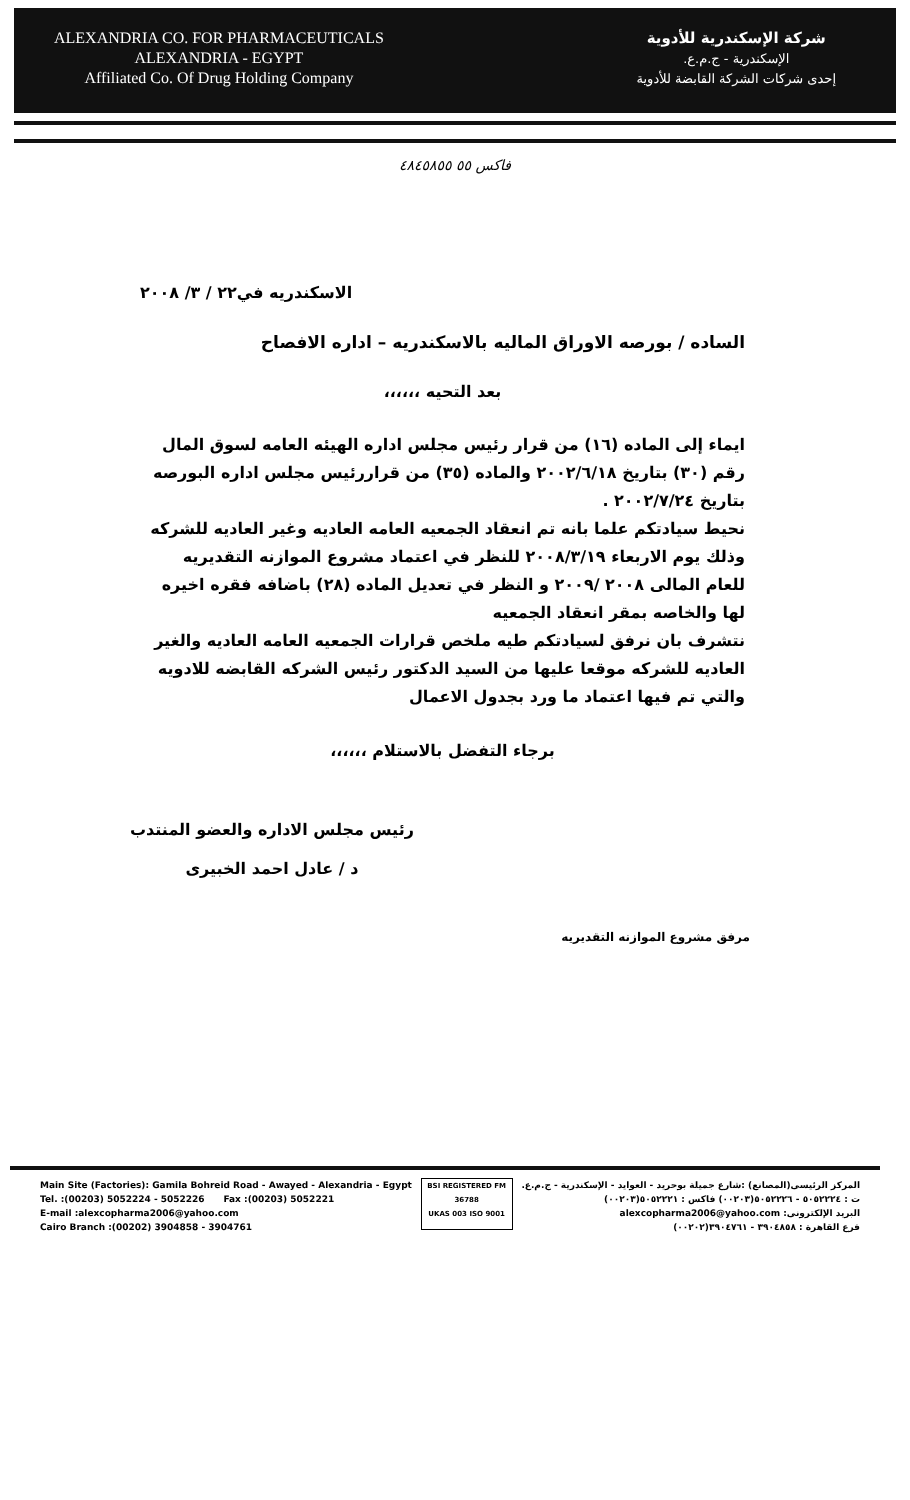ALEXANDRIA CO. FOR PHARMACEUTICALS
ALEXANDRIA - EGYPT
Affiliated Co. Of Drug Holding Company
شركة الإسكندرية للأدوية
الإسكندرية - ج.م.ع.
إحدى شركات الشركة القابضة للأدوية
فاكس ٥٥ ٤٨٤٥٨٥٥
الاسكندريه في٢٢ / ٣/ ٢٠٠٨
الساده / بورصه الاوراق الماليه بالاسكندريه – اداره الافصاح
بعد التحيه ،،،،،،
ايماء إلى الماده (١٦) من قرار رئيس مجلس اداره الهيئه العامه لسوق المال رقم (٣٠) بتاريخ ٢٠٠٢/٦/١٨ والماده (٣٥) من قراررئيس مجلس اداره البورصه بتاريخ ٢٠٠٢/٧/٢٤ .
نحيط سيادتكم علما بانه تم انعقاد الجمعيه العامه العاديه وغير العاديه للشركه وذلك يوم الاربعاء ٢٠٠٨/٣/١٩ للنظر في اعتماد مشروع الموازنه التقديريه للعام المالى ٢٠٠٨ /٢٠٠٩ و النظر في تعديل الماده (٢٨) باضافه فقره اخيره لها والخاصه بمقر انعقاد الجمعيه
نتشرف بان نرفق لسيادتكم طيه ملخص قرارات الجمعيه العامه العاديه والغير العاديه للشركه موقعا عليها من السيد الدكتور رئيس الشركه القابضه للادويه والتي تم فيها اعتماد ما ورد بجدول الاعمال
برجاء التفضل بالاستلام ،،،،،،
مرفق مشروع الموازنه التقديريه
رئيس مجلس الاداره والعضو المنتدب
د / عادل احمد الخبيرى
Main Site (Factories): Gamila Bohreid Road - Awayed - Alexandria - Egypt
Tel. :(00203) 5052224 - 5052226 Fax :(00203) 5052221
E-mail :alexcopharma2006@yahoo.com
Cairo Branch :(00202) 3904858 - 3904761
BSI REGISTERED FM 36788
UKAS 003 ISO 9001
المركز الرئيسى(المصانع) :شارع جميلة بوحريد - العوايد - الإسكندرية - ج.م.ع.
ت : ٥٠٥٢٢٢٤ - ٥٠٥٢٢٢٦(٠٠٢٠٣) فاكس : ٥٠٥٢٢٢١(٠٠٢٠٣)
البريد الإلكترونى: alexcopharma2006@yahoo.com
فرع القاهرة : ٣٩٠٤٨٥٨ - ٣٩٠٤٧٦١(٠٠٢٠٢)